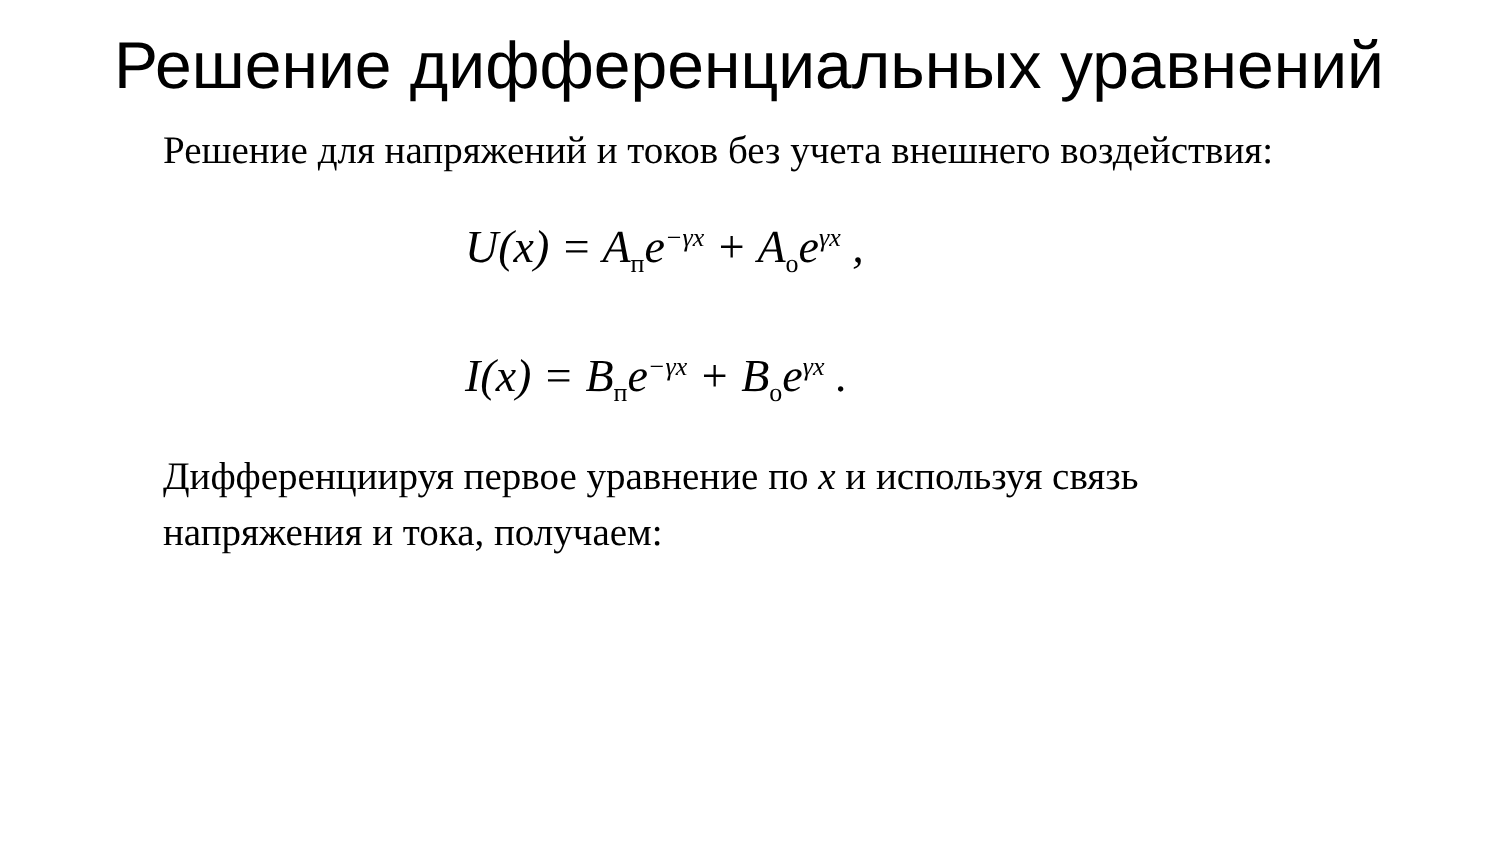Решение дифференциальных уравнений
Решение для напряжений и токов без учета внешнего воздействия:
U(x) = A<sub>п</sub>e<sup>−γx</sup> + A<sub>о</sub>e<sup>γx</sup> ,
I(x) = B<sub>п</sub>e<sup>−γx</sup> + B<sub>о</sub>e<sup>γx</sup> .
Дифференциируя первое уравнение по x и используя связь напряжения и тока, получаем: